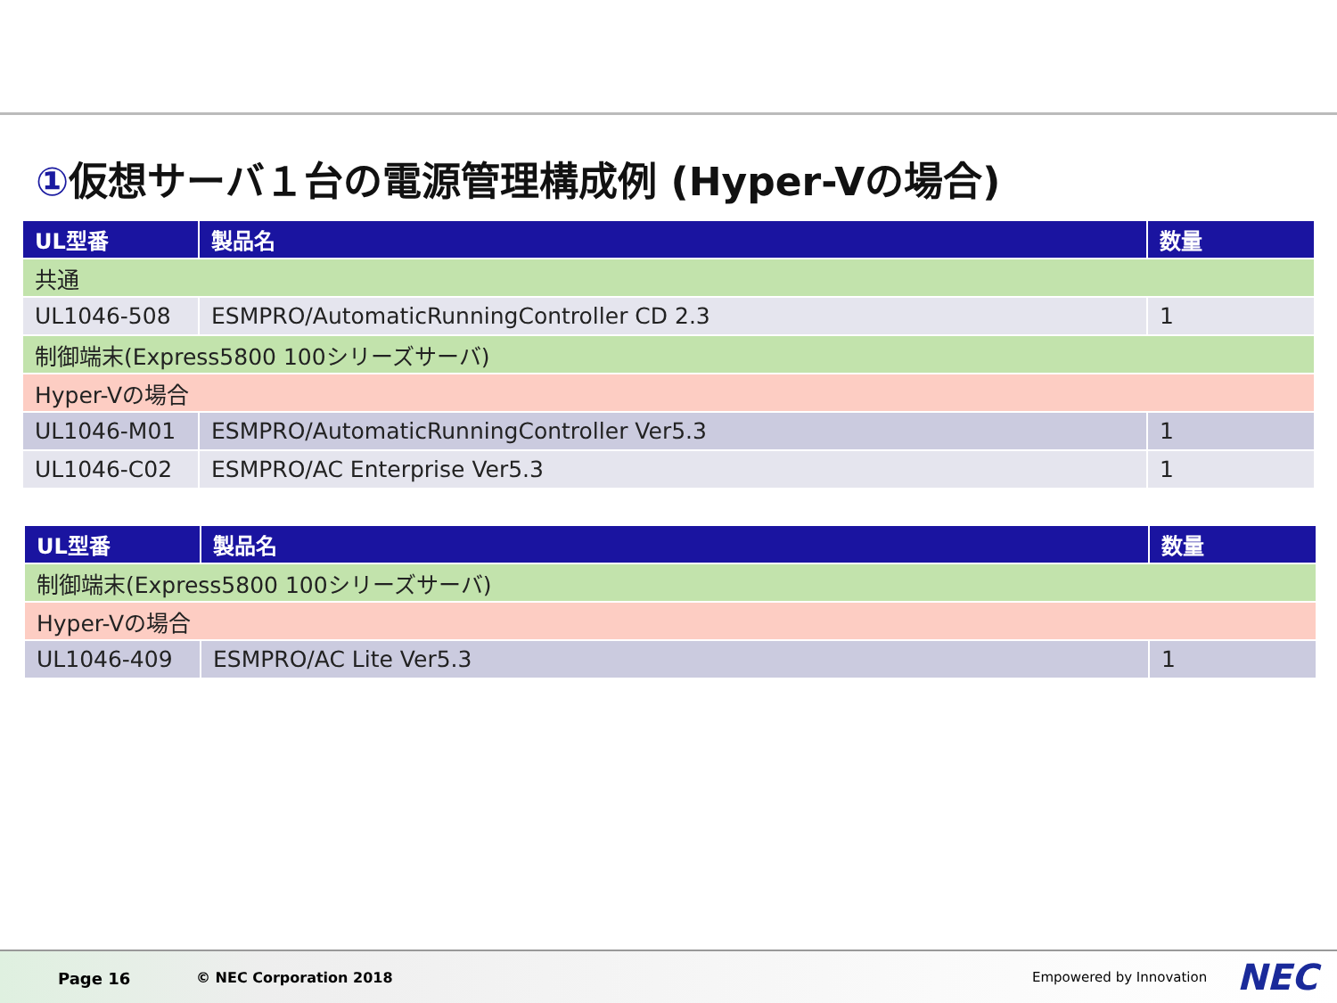①仮想サーバ１台の電源管理構成例 (Hyper-Vの場合)
| UL型番 | 製品名 | 数量 |
| --- | --- | --- |
| 共通 | | |
| UL1046-508 | ESMPRO/AutomaticRunningController CD 2.3 | 1 |
| 制御端末(Express5800 100シリーズサーバ) | | |
| Hyper-Vの場合 | | |
| UL1046-M01 | ESMPRO/AutomaticRunningController Ver5.3 | 1 |
| UL1046-C02 | ESMPRO/AC Enterprise Ver5.3 | 1 |
| UL型番 | 製品名 | 数量 |
| --- | --- | --- |
| 制御端末(Express5800 100シリーズサーバ) | | |
| Hyper-Vの場合 | | |
| UL1046-409 | ESMPRO/AC Lite Ver5.3 | 1 |
Page 16 © NEC Corporation 2018 Empowered by Innovation NEC